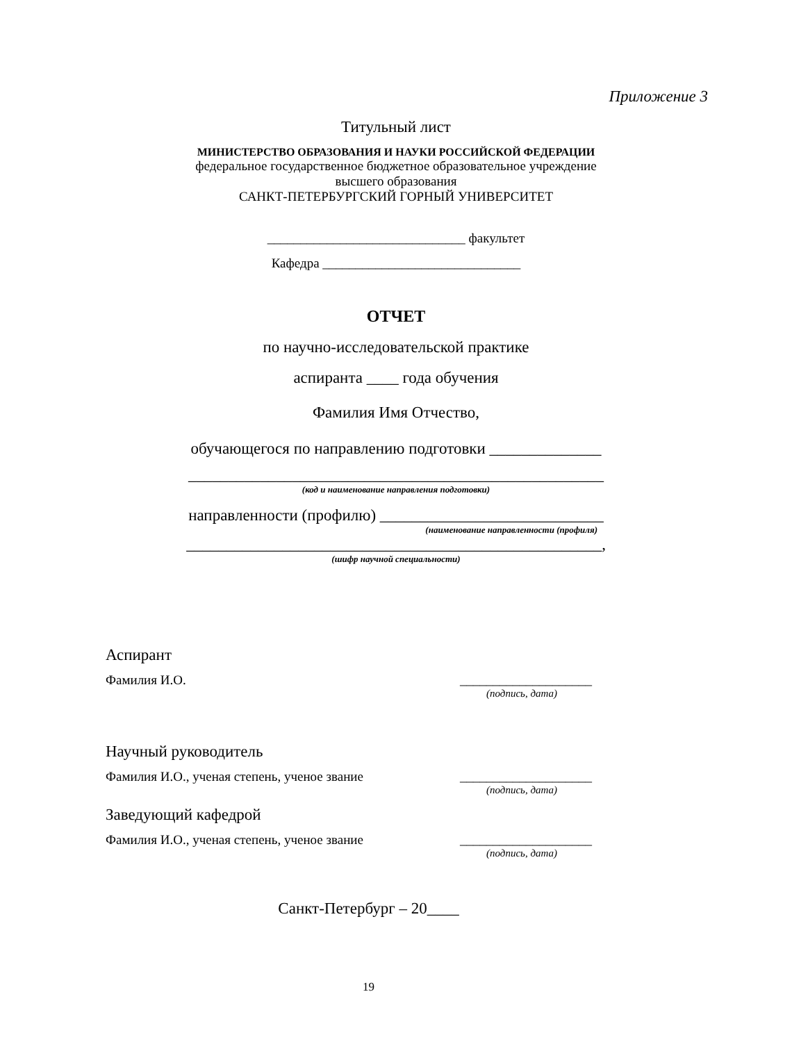Приложение 3
Титульный лист
МИНИСТЕРСТВО ОБРАЗОВАНИЯ И НАУКИ РОССИЙСКОЙ ФЕДЕРАЦИИ
федеральное государственное бюджетное образовательное учреждение
высшего образования
САНКТ-ПЕТЕРБУРГСКИЙ ГОРНЫЙ УНИВЕРСИТЕТ
______________________________ факультет
Кафедра ______________________________
ОТЧЕТ
по научно-исследовательской практике
аспиранта ____ года обучения
Фамилия Имя Отчество,
обучающегося по направлению подготовки ______________
____________________________________________________
(код и наименование направления подготовки)
направленности (профилю) ____________________________
(наименование направленности (профиля)
____________________________________________________,
(шифр научной специальности)
Аспирант
Фамилия И.О. ____________________
(подпись, дата)
Научный руководитель
Фамилия И.О., ученая степень, ученое звание ____________________
(подпись, дата)
Заведующий кафедрой
Фамилия И.О., ученая степень, ученое звание ____________________
(подпись, дата)
Санкт-Петербург – 20____
19